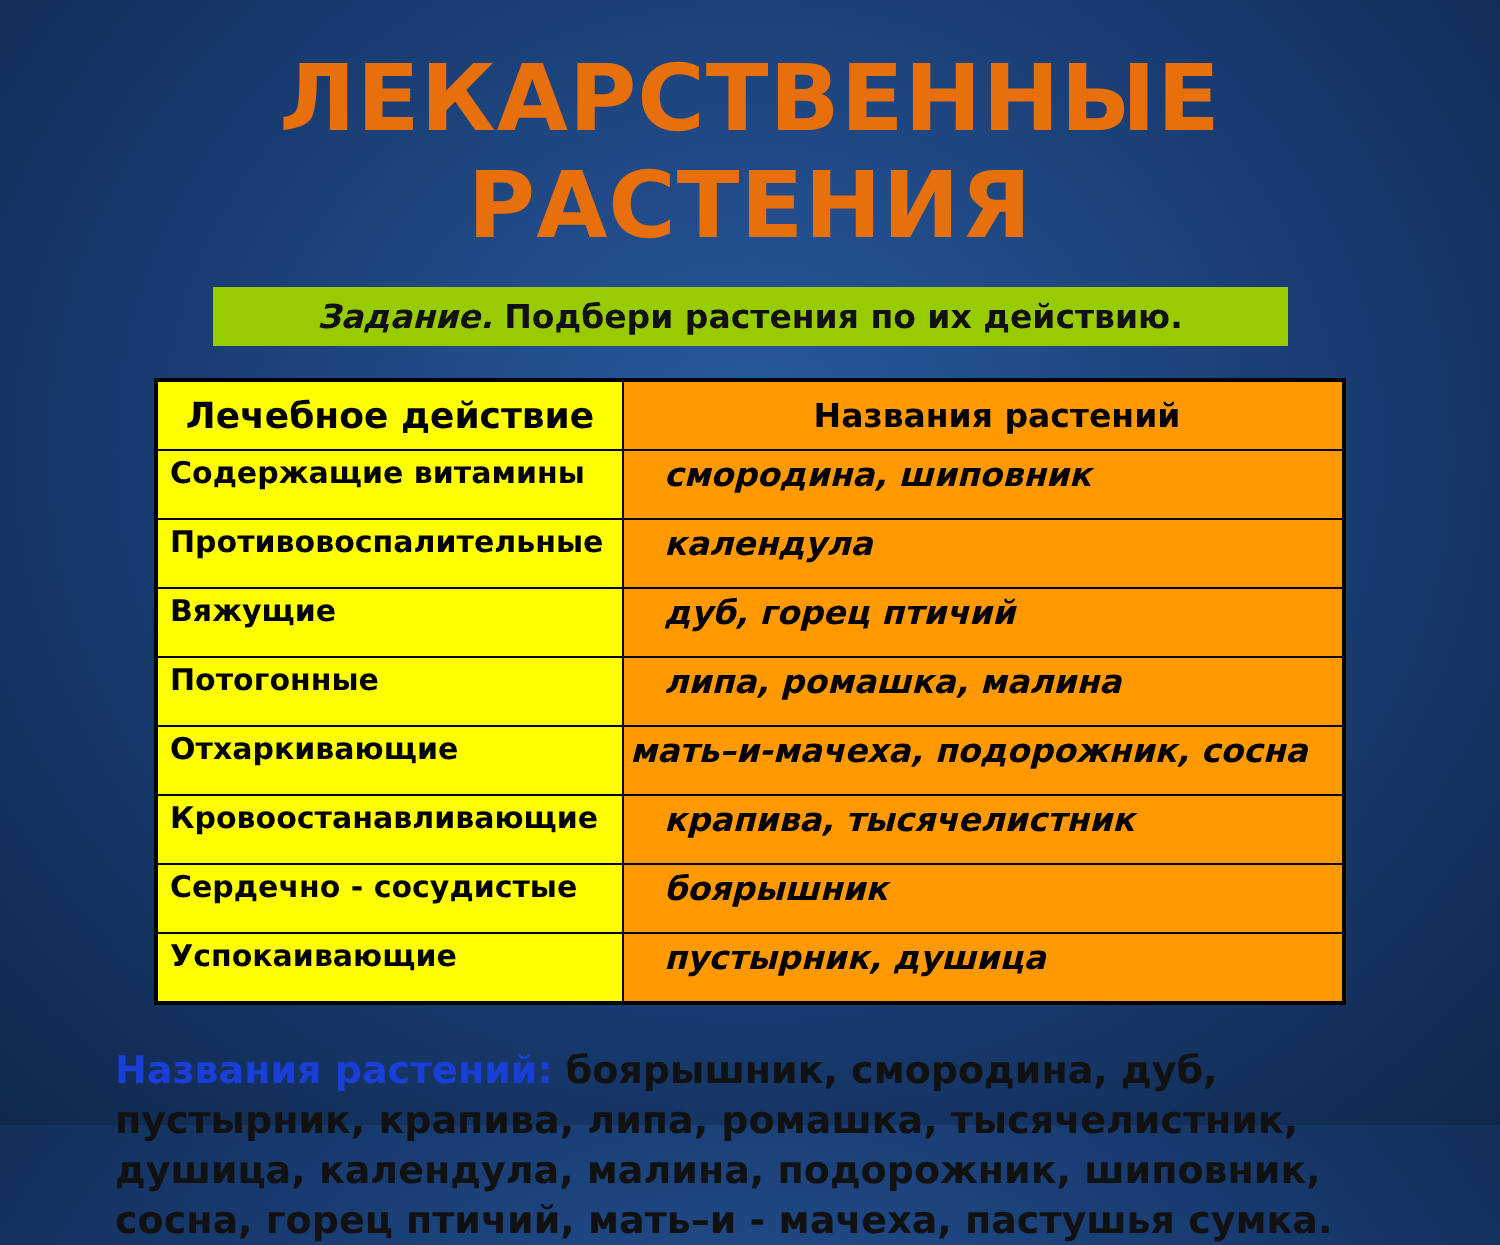ЛЕКАРСТВЕННЫЕ РАСТЕНИЯ
Задание. Подбери растения по их действию.
| Лечебное действие | Названия растений |
| --- | --- |
| Содержащие витамины | смородина, шиповник |
| Противовоспалительные | календула |
| Вяжущие | дуб, горец птичий |
| Потогонные | липа, ромашка, малина |
| Отхаркивающие | мать–и-мачеха, подорожник, сосна |
| Кровоостанавливающие | крапива, тысячелистник |
| Сердечно - сосудистые | боярышник |
| Успокаивающие | пустырник, душица |
Названия растений: боярышник, смородина, дуб, пустырник, крапива, липа, ромашка, тысячелистник, душица, календула, малина, подорожник, шиповник, сосна, горец птичий, мать–и - мачеха, пастушья сумка.